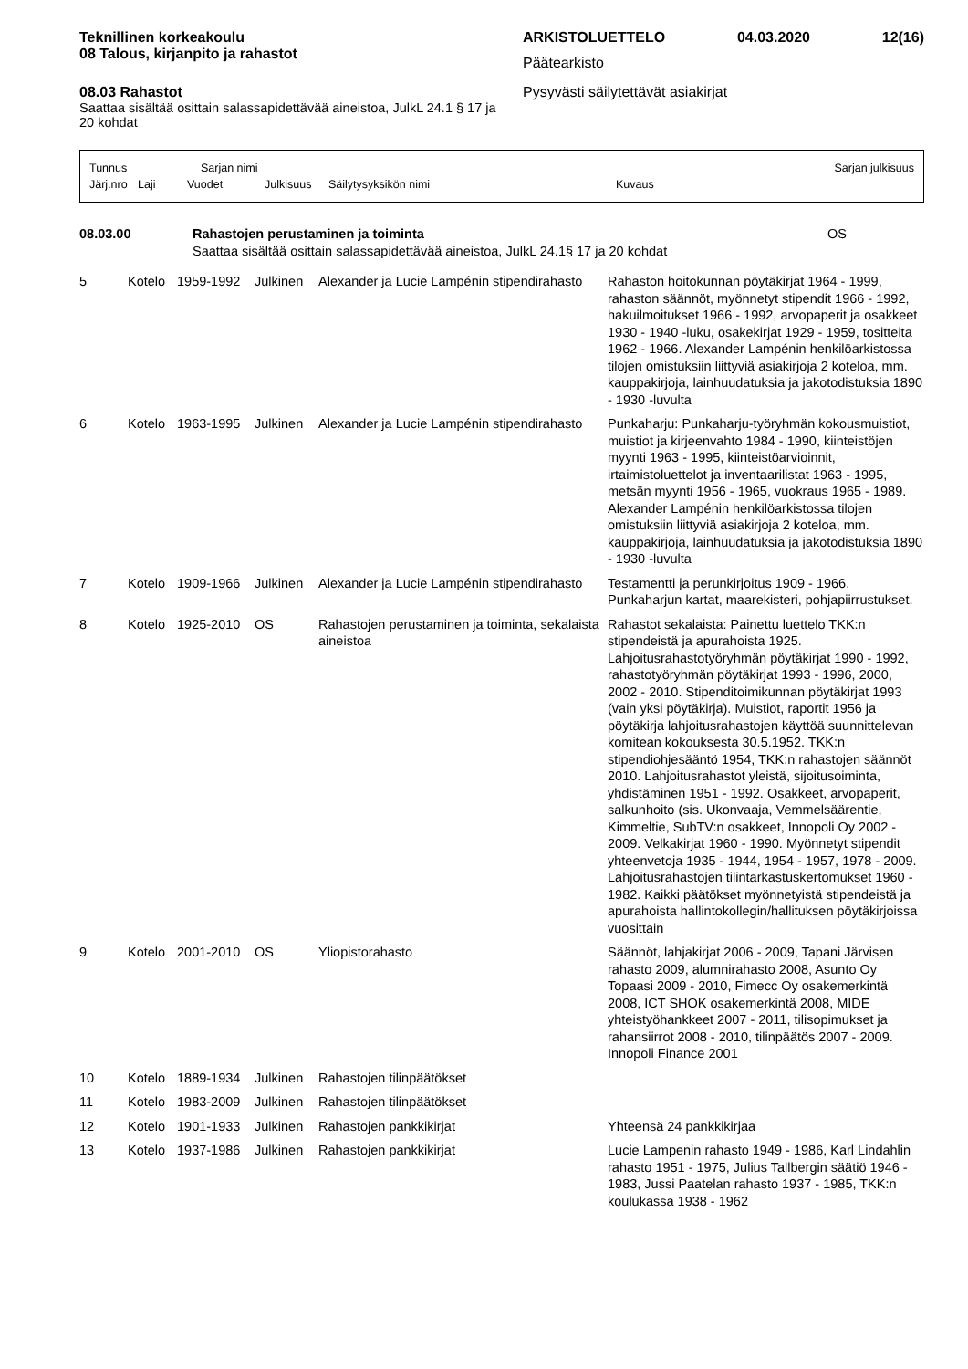Teknillinen korkeakoulu
08 Talous, kirjanpito ja rahastot
08.03 Rahastot
Saattaa sisältää osittain salassapidettävää aineistoa, JulkL 24.1 § 17 ja 20 kohdat
ARKISTOLUETTELO 04.03.2020 12(16)
Päätearkisto
Pysyvästi säilytettävät asiakirjat
Tunnus Sarjan nimi Sarjan julkisuus
Järj.nro Laji Vuodet Julkisuus Säilytysyksikön nimi Kuvaus
08.03.00 Rahastojen perustaminen ja toiminta OS
Saattaa sisältää osittain salassapidettävää aineistoa, JulkL 24.1§ 17 ja 20 kohdat
| 5 | Kotelo | 1959-1992 | Julkinen | Alexander ja Lucie Lampénin stipendirahasto | Rahaston hoitokunnan pöytäkirjat 1964 - 1999, rahaston säännöt, myönnetyt stipendit 1966 - 1992, hakuilmoitukset 1966 - 1992, arvopaperit ja osakkeet 1930 - 1940 -luku, osakekirjat 1929 - 1959, tositteita 1962 - 1966. Alexander Lampénin henkilöarkistossa tilojen omistuksiin liittyviä asiakirjoja 2 koteloa, mm. kauppakirjoja, lainhuudatuksia ja jakotodistuksia 1890 - 1930 -luvulta |
| 6 | Kotelo | 1963-1995 | Julkinen | Alexander ja Lucie Lampénin stipendirahasto | Punkaharju: Punkaharju-työryhmän kokousmuistiot, muistiot ja kirjeenvahto 1984 - 1990, kiinteistöjen myynti 1963 - 1995, kiinteistöarvioinnit, irtaimistoluettelot ja inventaarilistat 1963 - 1995, metsän myynti 1956 - 1965, vuokraus 1965 - 1989. Alexander Lampénin henkilöarkistossa tilojen omistuksiin liittyviä asiakirjoja 2 koteloa, mm. kauppakirjoja, lainhuudatuksia ja jakotodistuksia 1890 - 1930 -luvulta |
| 7 | Kotelo | 1909-1966 | Julkinen | Alexander ja Lucie Lampénin stipendirahasto | Testamentti ja perunkirjoitus 1909 - 1966. Punkaharjun kartat, maarekisteri, pohjapiirrustukset. |
| 8 | Kotelo | 1925-2010 | OS | Rahastojen perustaminen ja toiminta, sekalaista aineistoa | Rahastot sekalaista: Painettu luettelo TKK:n stipendeistä ja apurahoista 1925. Lahjoitusrahastotyöryhmän pöytäkirjat 1990 - 1992, rahastotyöryhmän pöytäkirjat 1993 - 1996, 2000, 2002 - 2010. Stipenditoimikunnan pöytäkirjat 1993 (vain yksi pöytäkirja). Muistiot, raportit 1956 ja pöytäkirja lahjoitusrahastojen käyttöä suunnittelevan komitean kokouksesta 30.5.1952. TKK:n stipendiohjesääntö 1954, TKK:n rahastojen säännöt 2010. Lahjoitusrahastot yleistä, sijoitusoiminta, yhdistäminen 1951 - 1992. Osakkeet, arvopaperit, salkunhoito (sis. Ukonvaaja, Vemmelsäärentie, Kimmeltie, SubTV:n osakkeet, Innopoli Oy 2002 - 2009. Velkakirjat 1960 - 1990. Myönnetyt stipendit yhteenvetoja 1935 - 1944, 1954 - 1957, 1978 - 2009. Lahjoitusrahastojen tilintarkastuskertomukset 1960 - 1982. Kaikki päätökset myönnetyistä stipendeistä ja apurahoista hallintokollegin/hallituksen pöytäkirjoissa vuosittain |
| 9 | Kotelo | 2001-2010 | OS | Yliopistorahasto | Säännöt, lahjakirjat 2006 - 2009, Tapani Järvisen rahasto 2009, alumnirahasto 2008, Asunto Oy Topaasi 2009 - 2010, Fimecc Oy osakemerkintä 2008, ICT SHOK osakemerkintä 2008, MIDE yhteistyöhankkeet 2007 - 2011, tilisopimukset ja rahansiirrot 2008 - 2010, tilinpäätös 2007 - 2009. Innopoli Finance 2001 |
| 10 | Kotelo | 1889-1934 | Julkinen | Rahastojen tilinpäätökset | |
| 11 | Kotelo | 1983-2009 | Julkinen | Rahastojen tilinpäätökset | |
| 12 | Kotelo | 1901-1933 | Julkinen | Rahastojen pankkikirjat | Yhteensä 24 pankkikirjaa |
| 13 | Kotelo | 1937-1986 | Julkinen | Rahastojen pankkikirjat | Lucie Lampenin rahasto 1949 - 1986, Karl Lindahlin rahasto 1951 - 1975, Julius Tallbergin säätiö 1946 - 1983, Jussi Paatelan rahasto 1937 - 1985, TKK:n koulukassa 1938 - 1962 |